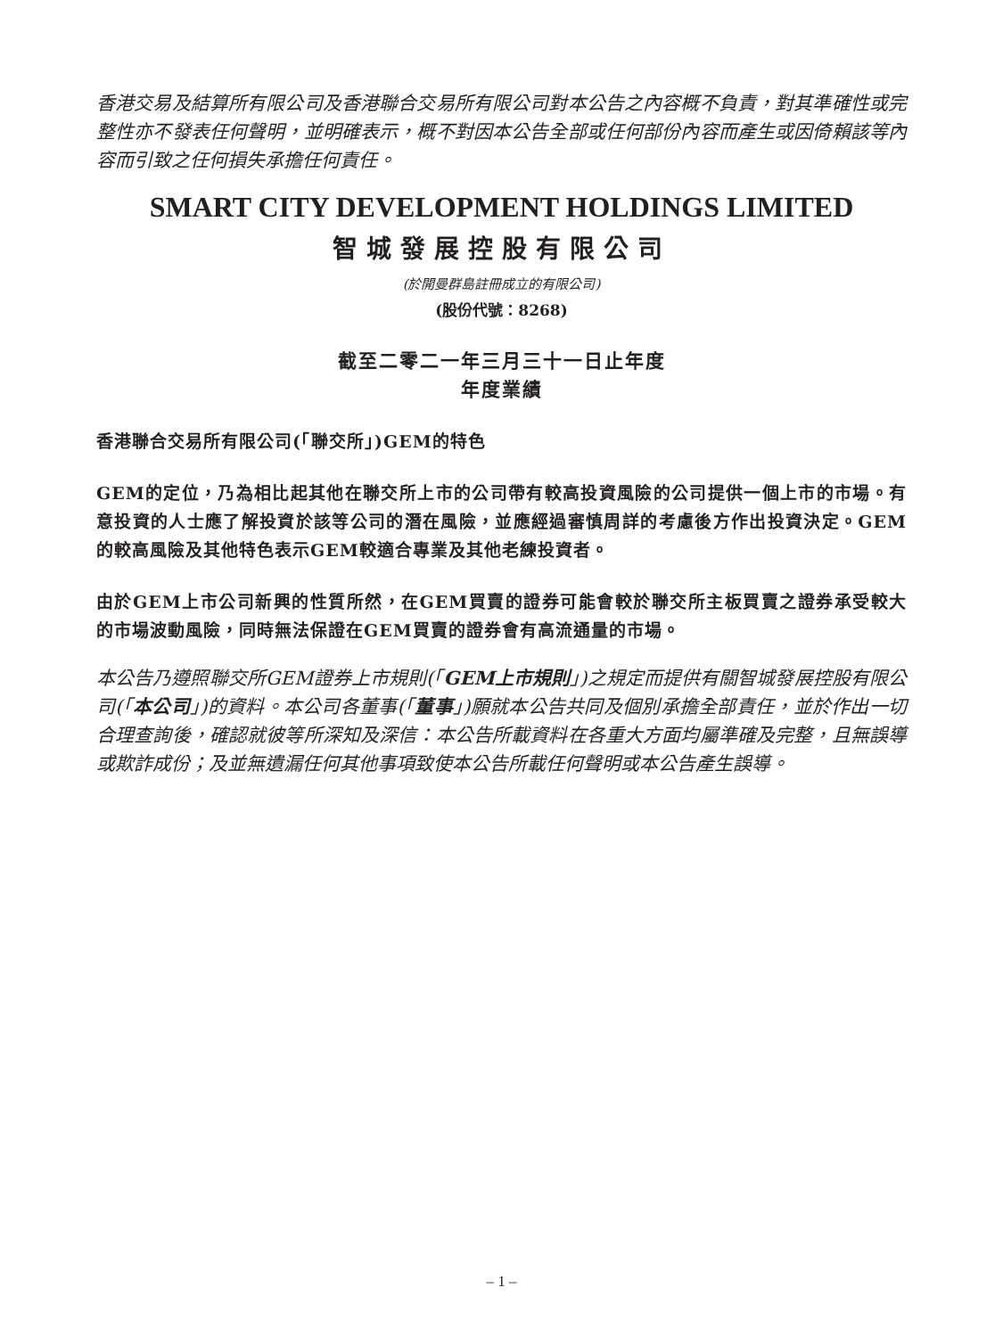香港交易及結算所有限公司及香港聯合交易所有限公司對本公告之內容概不負責，對其準確性或完整性亦不發表任何聲明，並明確表示，概不對因本公告全部或任何部份內容而產生或因倚賴該等內容而引致之任何損失承擔任何責任。
SMART CITY DEVELOPMENT HOLDINGS LIMITED
智城發展控股有限公司
(於開曼群島註冊成立的有限公司)
(股份代號：8268)
截至二零二一年三月三十一日止年度
年度業績
香港聯合交易所有限公司(「聯交所」)GEM的特色
GEM的定位，乃為相比起其他在聯交所上市的公司帶有較高投資風險的公司提供一個上市的市場。有意投資的人士應了解投資於該等公司的潛在風險，並應經過審慎周詳的考慮後方作出投資決定。GEM的較高風險及其他特色表示GEM較適合專業及其他老練投資者。
由於GEM上市公司新興的性質所然，在GEM買賣的證券可能會較於聯交所主板買賣之證券承受較大的市場波動風險，同時無法保證在GEM買賣的證券會有高流通量的市場。
本公告乃遵照聯交所GEM證券上市規則(「GEM上市規則」)之規定而提供有關智城發展控股有限公司(「本公司」)的資料。本公司各董事(「董事」)願就本公告共同及個別承擔全部責任，並於作出一切合理查詢後，確認就彼等所深知及深信：本公告所載資料在各重大方面均屬準確及完整，且無誤導或欺詐成份；及並無遺漏任何其他事項致使本公告所載任何聲明或本公告產生誤導。
– 1 –